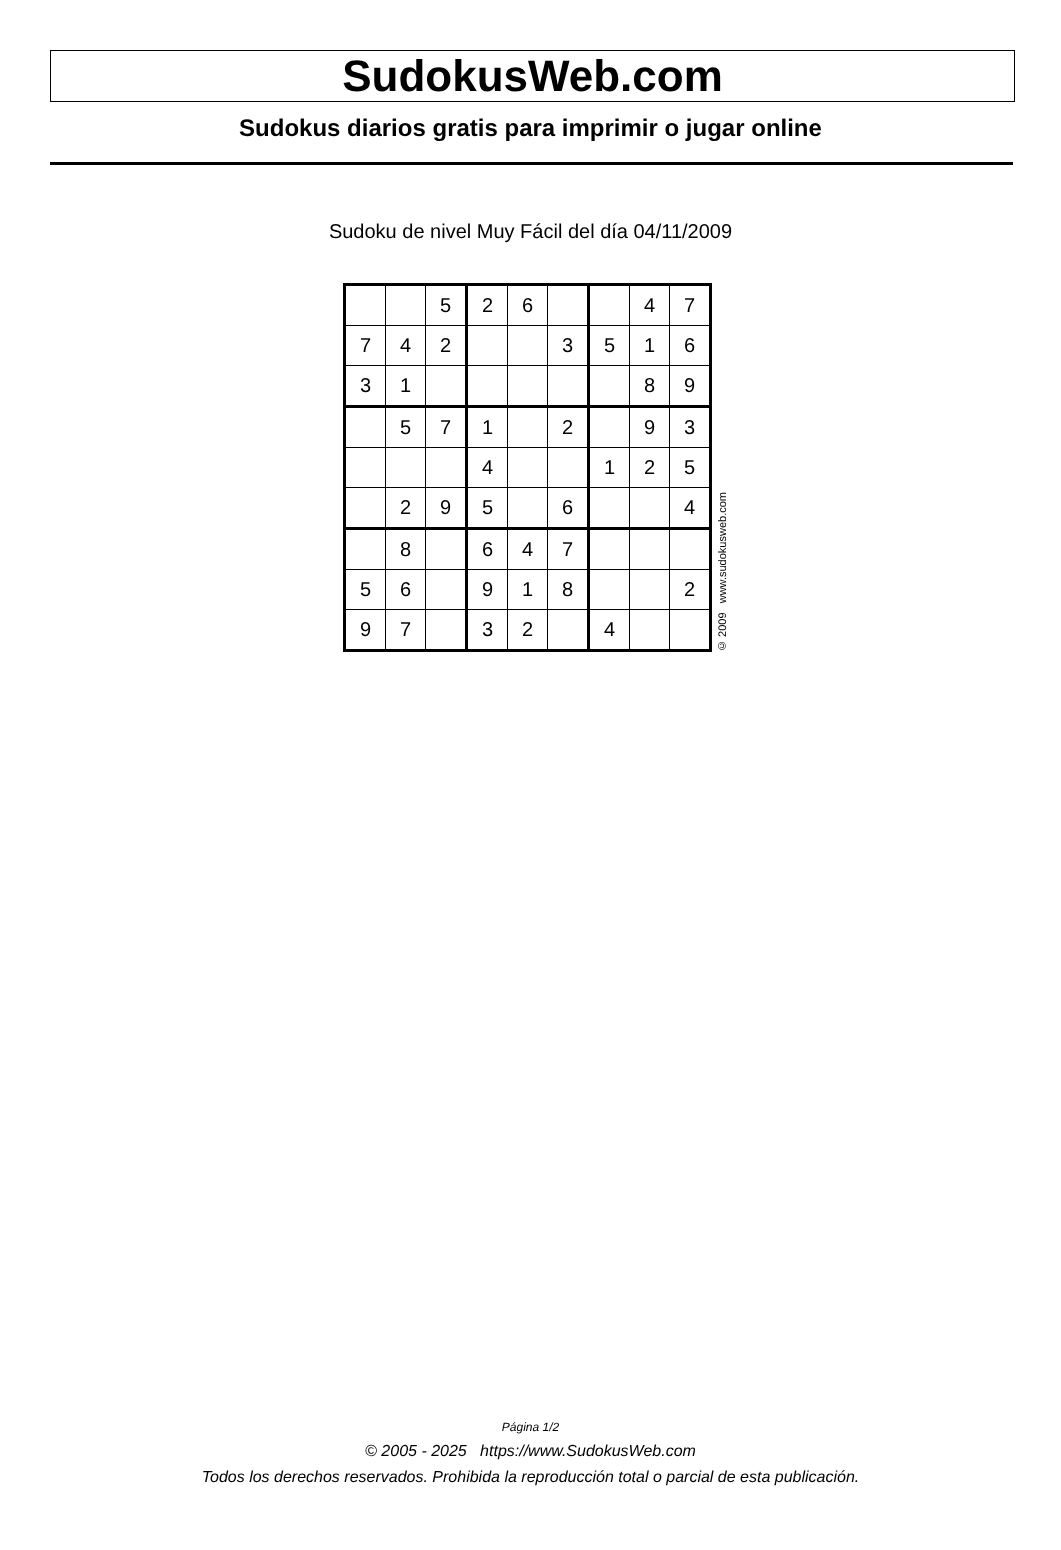SudokusWeb.com
Sudokus diarios gratis para imprimir o jugar online
Sudoku de nivel Muy Fácil del día 04/11/2009
| | | 5 | 2 | 6 | | | 4 | 7 |
| 7 | 4 | 2 | | | 3 | 5 | 1 | 6 |
| 3 | 1 | | | | | | 8 | 9 |
| | 5 | 7 | 1 | | 2 | | 9 | 3 |
| | | | 4 | | | 1 | 2 | 5 |
| | 2 | 9 | 5 | | 6 | | | 4 |
| | 8 | | 6 | 4 | 7 | | | |
| 5 | 6 | | 9 | 1 | 8 | | | 2 |
| 9 | 7 | | 3 | 2 | | 4 | | |
© 2009 www.sudokusweb.com
Página 1/2
© 2005 - 2025 https://www.SudokusWeb.com
Todos los derechos reservados. Prohibida la reproducción total o parcial de esta publicación.